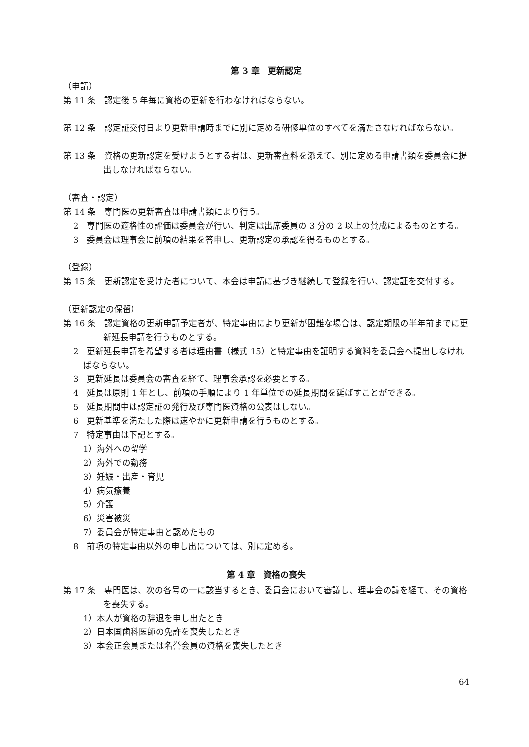第 3 章　更新認定
（申請）
第 11 条　認定後 5 年毎に資格の更新を行わなければならない。
第 12 条　認定証交付日より更新申請時までに別に定める研修単位のすべてを満たさなければならない。
第 13 条　資格の更新認定を受けようとする者は、更新審査料を添えて、別に定める申請書類を委員会に提出しなければならない。
（審査・認定）
第 14 条　専門医の更新審査は申請書類により行う。
2　専門医の適格性の評価は委員会が行い、判定は出席委員の 3 分の 2 以上の賛成によるものとする。
3　委員会は理事会に前項の結果を答申し、更新認定の承認を得るものとする。
（登録）
第 15 条　更新認定を受けた者について、本会は申請に基づき継続して登録を行い、認定証を交付する。
（更新認定の保留）
第 16 条　認定資格の更新申請予定者が、特定事由により更新が困難な場合は、認定期限の半年前までに更新延長申請を行うものとする。
2　更新延長申請を希望する者は理由書（様式 15）と特定事由を証明する資料を委員会へ提出しなければならない。
3　更新延長は委員会の審査を経て、理事会承認を必要とする。
4　延長は原則 1 年とし、前項の手順により 1 年単位での延長期間を延ばすことができる。
5　延長期間中は認定証の発行及び専門医資格の公表はしない。
6　更新基準を満たした際は速やかに更新申請を行うものとする。
7　特定事由は下記とする。
1）海外への留学
2）海外での勤務
3）妊娠・出産・育児
4）病気療養
5）介護
6）災害被災
7）委員会が特定事由と認めたもの
8　前項の特定事由以外の申し出については、別に定める。
第 4 章　資格の喪失
第 17 条　専門医は、次の各号の一に該当するとき、委員会において審議し、理事会の議を経て、その資格を喪失する。
1）本人が資格の辞退を申し出たとき
2）日本国歯科医師の免許を喪失したとき
3）本会正会員または名誉会員の資格を喪失したとき
64